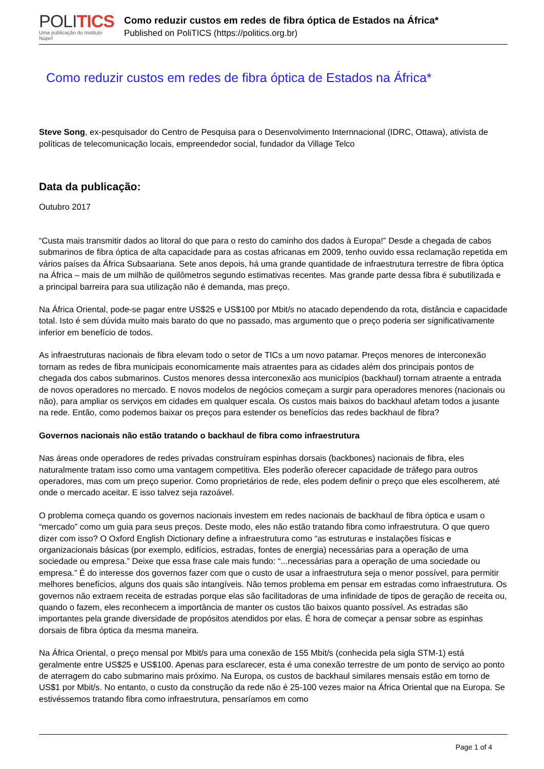POLITICS
Uma publicação do Instituto Nupef
Como reduzir custos em redes de fibra óptica de Estados na África*
Published on PoliTICS (https://politics.org.br)
Como reduzir custos em redes de fibra óptica de Estados na África*
Steve Song, ex-pesquisador do Centro de Pesquisa para o Desenvolvimento Internnacional (IDRC, Ottawa), ativista de políticas de telecomunicação locais, empreendedor social, fundador da Village Telco
Data da publicação:
Outubro 2017
“Custa mais transmitir dados ao litoral do que para o resto do caminho dos dados à Europa!” Desde a chegada de cabos submarinos de fibra óptica de alta capacidade para as costas africanas em 2009, tenho ouvido essa reclamação repetida em vários países da África Subsaariana. Sete anos depois, há uma grande quantidade de infraestrutura terrestre de fibra óptica na África – mais de um milhão de quilômetros segundo estimativas recentes. Mas grande parte dessa fibra é subutilizada e a principal barreira para sua utilização não é demanda, mas preço.
Na África Oriental, pode-se pagar entre US$25 e US$100 por Mbit/s no atacado dependendo da rota, distância e capacidade total. Isto é sem dúvida muito mais barato do que no passado, mas argumento que o preço poderia ser significativamente inferior em benefício de todos.
As infraestruturas nacionais de fibra elevam todo o setor de TICs a um novo patamar. Preços menores de interconexão tornam as redes de fibra municipais economicamente mais atraentes para as cidades além dos principais pontos de chegada dos cabos submarinos. Custos menores dessa interconexão aos municípios (backhaul) tornam atraente a entrada de novos operadores no mercado. E novos modelos de negócios começam a surgir para operadores menores (nacionais ou não), para ampliar os serviços em cidades em qualquer escala. Os custos mais baixos do backhaul afetam todos a jusante na rede. Então, como podemos baixar os preços para estender os benefícios das redes backhaul de fibra?
Governos nacionais não estão tratando o backhaul de fibra como infraestrutura
Nas áreas onde operadores de redes privadas construíram espinhas dorsais (backbones) nacionais de fibra, eles naturalmente tratam isso como uma vantagem competitiva. Eles poderão oferecer capacidade de tráfego para outros operadores, mas com um preço superior. Como proprietários de rede, eles podem definir o preço que eles escolherem, até onde o mercado aceitar. E isso talvez seja razoável.
O problema começa quando os governos nacionais investem em redes nacionais de backhaul de fibra óptica e usam o “mercado” como um guia para seus preços. Deste modo, eles não estão tratando fibra como infraestrutura. O que quero dizer com isso? O Oxford English Dictionary define a infraestrutura como “as estruturas e instalações físicas e organizacionais básicas (por exemplo, edifícios, estradas, fontes de energia) necessárias para a operação de uma sociedade ou empresa.” Deixe que essa frase cale mais fundo: “...necessárias para a operação de uma sociedade ou empresa.” É do interesse dos governos fazer com que o custo de usar a infraestrutura seja o menor possível, para permitir melhores benefícios, alguns dos quais são intangíveis. Não temos problema em pensar em estradas como infraestrutura. Os governos não extraem receita de estradas porque elas são facilitadoras de uma infinidade de tipos de geração de receita ou, quando o fazem, eles reconhecem a importância de manter os custos tão baixos quanto possível. As estradas são importantes pela grande diversidade de propósitos atendidos por elas. É hora de começar a pensar sobre as espinhas dorsais de fibra óptica da mesma maneira.
Na África Oriental, o preço mensal por Mbit/s para uma conexão de 155 Mbit/s (conhecida pela sigla STM-1) está geralmente entre US$25 e US$100. Apenas para esclarecer, esta é uma conexão terrestre de um ponto de serviço ao ponto de aterragem do cabo submarino mais próximo. Na Europa, os custos de backhaul similares mensais estão em torno de US$1 por Mbit/s. No entanto, o custo da construção da rede não é 25-100 vezes maior na África Oriental que na Europa. Se estivéssemos tratando fibra como infraestrutura, pensaríamos em como
Page 1 of 4